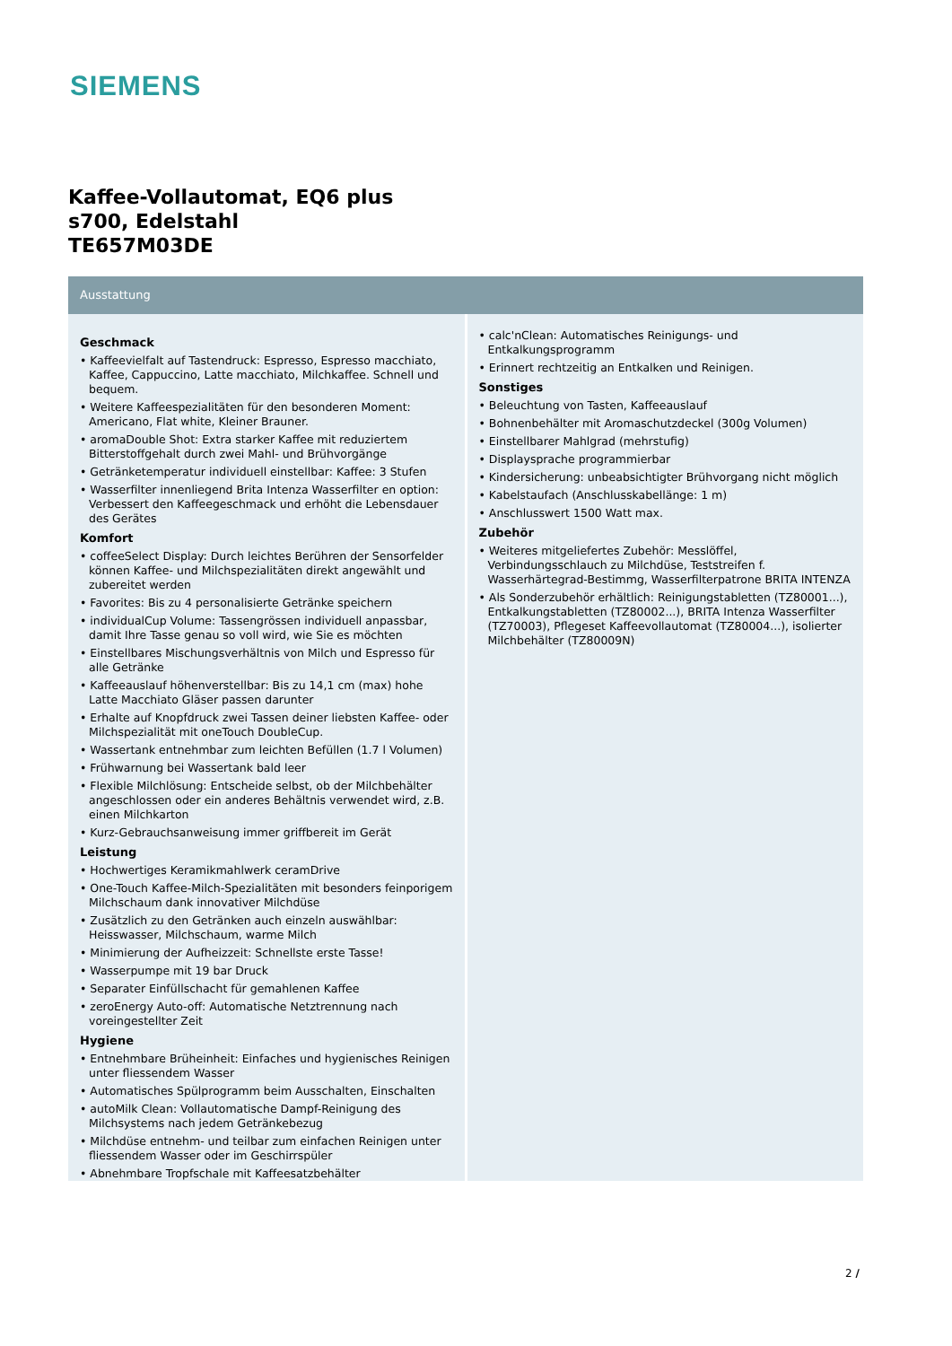SIEMENS
Kaffee-Vollautomat, EQ6 plus
s700, Edelstahl
TE657M03DE
Ausstattung
Geschmack
• Kaffeevielfalt auf Tastendruck: Espresso, Espresso macchiato, Kaffee, Cappuccino, Latte macchiato, Milchkaffee. Schnell und bequem.
• Weitere Kaffeespezialitäten für den besonderen Moment: Americano, Flat white, Kleiner Brauner.
• aromaDouble Shot: Extra starker Kaffee mit reduziertem Bitterstoffgehalt durch zwei Mahl- und Brühvorgänge
• Getränketemperatur individuell einstellbar: Kaffee: 3 Stufen
• Wasserfilter innenliegend Brita Intenza Wasserfilter en option: Verbessert den Kaffeegeschmack und erhöht die Lebensdauer des Gerätes
Komfort
• coffeeSelect Display: Durch leichtes Berühren der Sensorfelder können Kaffee- und Milchspezialitäten direkt angewählt und zubereitet werden
• Favorites: Bis zu 4 personalisierte Getränke speichern
• individualCup Volume: Tassengrössen individuell anpassbar, damit Ihre Tasse genau so voll wird, wie Sie es möchten
• Einstellbares Mischungsverhältnis von Milch und Espresso für alle Getränke
• Kaffeeauslauf höhenverstellbar: Bis zu 14,1 cm (max) hohe Latte Macchiato Gläser passen darunter
• Erhalte auf Knopfdruck zwei Tassen deiner liebsten Kaffee- oder Milchspezialität mit oneTouch DoubleCup.
• Wassertank entnehmbar zum leichten Befüllen (1.7 l Volumen)
• Frühwarnung bei Wassertank bald leer
• Flexible Milchlösung: Entscheide selbst, ob der Milchbehälter angeschlossen oder ein anderes Behältnis verwendet wird, z.B. einen Milchkarton
• Kurz-Gebrauchsanweisung immer griffbereit im Gerät
Leistung
• Hochwertiges Keramikmahlwerk ceramDrive
• One-Touch Kaffee-Milch-Spezialitäten mit besonders feinporigem Milchschaum dank innovativer Milchdüse
• Zusätzlich zu den Getränken auch einzeln auswählbar: Heisswasser, Milchschaum, warme Milch
• Minimierung der Aufheizzeit: Schnellste erste Tasse!
• Wasserpumpe mit 19 bar Druck
• Separater Einfüllschacht für gemahlenen Kaffee
• zeroEnergy Auto-off: Automatische Netztrennung nach voreingestellter Zeit
Hygiene
• Entnehmbare Brüheinheit: Einfaches und hygienisches Reinigen unter fliessendem Wasser
• Automatisches Spülprogramm beim Ausschalten, Einschalten
• autoMilk Clean: Vollautomatische Dampf-Reinigung des Milchsystems nach jedem Getränkebezug
• Milchdüse entnehm- und teilbar zum einfachen Reinigen unter fliessendem Wasser oder im Geschirrspüler
• Abnehmbare Tropfschale mit Kaffeesatzbehälter
• calc'nClean: Automatisches Reinigungs- und Entkalkungsprogramm
• Erinnert rechtzeitig an Entkalken und Reinigen.
Sonstiges
• Beleuchtung von Tasten, Kaffeeauslauf
• Bohnenbehälter mit Aromaschutzdeckel (300g Volumen)
• Einstellbarer Mahlgrad (mehrstufig)
• Displaysprache programmierbar
• Kindersicherung: unbeabsichtigter Brühvorgang nicht möglich
• Kabelstaufach (Anschlusskabellänge: 1 m)
• Anschlusswert 1500 Watt max.
Zubehör
• Weiteres mitgeliefertes Zubehör: Messlöffel, Verbindungsschlauch zu Milchdüse, Teststreifen f. Wasserhärtegrad-Bestimmg, Wasserfilterpatrone BRITA INTENZA
• Als Sonderzubehör erhältlich: Reinigungstabletten (TZ80001...), Entkalkungstabletten (TZ80002...), BRITA Intenza Wasserfilter (TZ70003), Pflegeset Kaffeevollautomat (TZ80004...), isolierter Milchbehälter (TZ80009N)
2 /